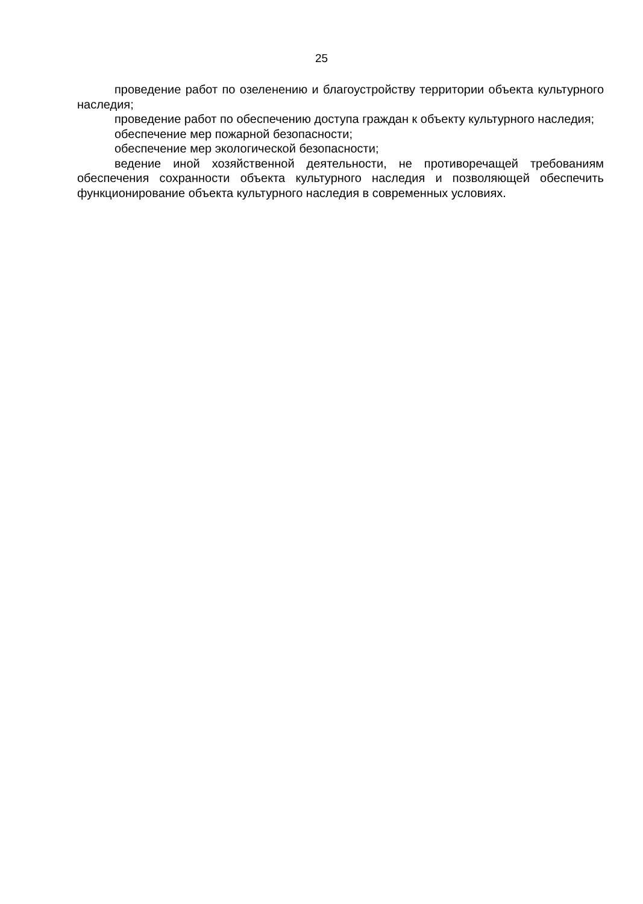25
проведение работ по озеленению и благоустройству территории объекта культурного наследия;
проведение работ по обеспечению доступа граждан к объекту культурного наследия;
обеспечение мер пожарной безопасности;
обеспечение мер экологической безопасности;
ведение иной хозяйственной деятельности, не противоречащей требованиям обеспечения сохранности объекта культурного наследия и позволяющей обеспечить функционирование объекта культурного наследия в современных условиях.